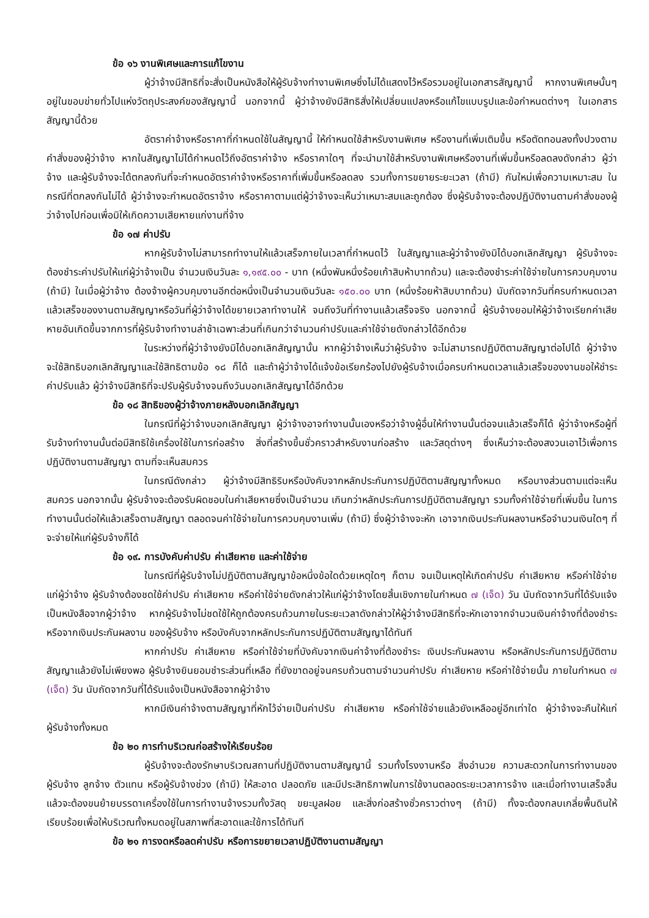ข้อ ๑๖ งานพิเศษและการแก้ไขงาน
ผู้ว่าจ้างมีสิทธิที่จะสั่งเป็นหนังสือให้ผู้รับจ้างทำงานพิเศษซึ่งไม่ได้แสดงไว้หรือรวมอยู่ในเอกสารสัญญานี้ หากงานพิเศษนั้นๆ อยู่ในขอบข่ายทั่วไปแห่งวัตถุประสงค์ของสัญญานี้ นอกจากนี้ ผู้ว่าจ้างยังมีสิทธิสั่งให้เปลี่ยนแปลงหรือแก้ไขแบบรูปและข้อกำหนดต่างๆ ในเอกสารสัญญานี้ด้วย
อัตราค่าจ้างหรือราคาที่กำหนดใช้ในสัญญานี้ ให้กำหนดใช้สำหรับงานพิเศษ หรืองานที่เพิ่มเติมขึ้น หรือตัดทอนลงทั้งปวงตามคำสั่งของผู้ว่าจ้าง หากในสัญญาไม่ได้กำหนดไว้ถึงอัตราค่าจ้าง หรือราคาใดๆ ที่จะนำมาใช้สำหรับงานพิเศษหรืองานที่เพิ่มขึ้นหรือลดลงดังกล่าว ผู้ว่าจ้าง และผู้รับจ้างจะได้ตกลงกันที่จะกำหนดอัตราค่าจ้างหรือราคาที่เพิ่มขึ้นหรือลดลง รวมทั้งการขยายระยะเวลา (ถ้ามี) กันใหม่เพื่อความเหมาะสม ในกรณีที่ตกลงกันไม่ได้ ผู้ว่าจ้างจะกำหนดอัตราจ้าง หรือราคาตามแต่ผู้ว่าจ้างจะเห็นว่าเหมาะสมและถูกต้อง ซึ่งผู้รับจ้างจะต้องปฏิบัติงานตามคำสั่งของผู้ว่าจ้างไปก่อนเพื่อมิให้เกิดความเสียหายแก่งานที่จ้าง
ข้อ ๑๗ ค่าปรับ
หากผู้รับจ้างไม่สามารถทำงานให้แล้วเสร็จภายในเวลาที่กำหนดไว้ ในสัญญาและผู้ว่าจ้างยังมิได้บอกเลิกสัญญา ผู้รับจ้างจะต้องชำระค่าปรับให้แก่ผู้ว่าจ้างเป็น จำนวนเงินวันละ ๑,๑๙๕.๐๐ - บาท (หนึ่งพันหนึ่งร้อยเก้าสิบห้าบาทถ้วน) และจะต้องชำระค่าใช้จ่ายในการควบคุมงาน (ถ้ามี) ในเมื่อผู้ว่าจ้าง ต้องจ้างผู้ควบคุมงานอีกต่อหนึ่งเป็นจำนวนเงินวันละ ๑๕๐.๐๐ บาท (หนึ่งร้อยห้าสิบบาทถ้วน) นับถัดจากวันที่ครบกำหนดเวลาแล้วเสร็จของงานตามสัญญาหรือวันที่ผู้ว่าจ้างได้ขยายเวลาทำงานให้ จนถึงวันที่ทำงานแล้วเสร็จจริง นอกจากนี้ ผู้รับจ้างยอมให้ผู้ว่าจ้างเรียกค่าเสียหายอันเกิดขึ้นจากการที่ผู้รับจ้างทำงานล่าช้าเฉพาะส่วนที่เกินกว่าจำนวนค่าปรับและค่าใช้จ่ายดังกล่าวได้อีกด้วย
ในระหว่างที่ผู้ว่าจ้างยังมิได้บอกเลิกสัญญานั้น หากผู้ว่าจ้างเห็นว่าผู้รับจ้าง จะไม่สามารถปฏิบัติตามสัญญาต่อไปได้ ผู้ว่าจ้างจะใช้สิทธิบอกเลิกสัญญาและใช้สิทธิตามข้อ ๑๘ ก็ได้ และถ้าผู้ว่าจ้างได้แจ้งข้อเรียกร้องไปยังผู้รับจ้างเมื่อครบกำหนดเวลาแล้วเสร็จของงานขอให้ชำระค่าปรับแล้ว ผู้ว่าจ้างมีสิทธิที่จะปรับผู้รับจ้างจนถึงวันบอกเลิกสัญญาได้อีกด้วย
ข้อ ๑๘ สิทธิของผู้ว่าจ้างภายหลังบอกเลิกสัญญา
ในกรณีที่ผู้ว่าจ้างบอกเลิกสัญญา ผู้ว่าจ้างอาจทำงานนั้นเองหรือว่าจ้างผู้อื่นให้ทำงานนั้นต่อจนแล้วเสร็จก็ได้ ผู้ว่าจ้างหรือผู้ที่รับจ้างทำงานนั้นต่อมีสิทธิใช้เครื่องใช้ในการก่อสร้าง สิ่งที่สร้างขึ้นชั่วคราวสำหรับงานก่อสร้าง และวัสดุต่างๆ ซึ่งเห็นว่าจะต้องสงวนเอาไว้เพื่อการปฏิบัติงานตามสัญญา ตามที่จะเห็นสมควร
ในกรณีดังกล่าว ผู้ว่าจ้างมีสิทธิริบหรือบังคับจากหลักประกันการปฏิบัติตามสัญญาทั้งหมด หรือบางส่วนตามแต่จะเห็นสมควร นอกจากนั้น ผู้รับจ้างจะต้องรับผิดชอบในค่าเสียหายซึ่งเป็นจำนวน เกินกว่าหลักประกันการปฏิบัติตามสัญญา รวมทั้งค่าใช้จ่ายที่เพิ่มขึ้น ในการทำงานนั้นต่อให้แล้วเสร็จตามสัญญา ตลอดจนค่าใช้จ่ายในการควบคุมงานเพิ่ม (ถ้ามี) ซึ่งผู้ว่าจ้างจะหัก เอาจากเงินประกันผลงานหรือจำนวนเงินใดๆ ที่จะจ่ายให้แก่ผู้รับจ้างก็ได้
ข้อ ๑๙. การบังคับค่าปรับ ค่าเสียหาย และค่าใช้จ่าย
ในกรณีที่ผู้รับจ้างไม่ปฏิบัติตามสัญญาข้อหนึ่งข้อใดด้วยเหตุใดๆ ก็ตาม จนเป็นเหตุให้เกิดค่าปรับ ค่าเสียหาย หรือค่าใช้จ่ายแก่ผู้ว่าจ้าง ผู้รับจ้างต้องชดใช้ค่าปรับ ค่าเสียหาย หรือค่าใช้จ่ายดังกล่าวให้แก่ผู้ว่าจ้างโดยสิ้นเชิงภายในกำหนด ๗ (เจ็ด) วัน นับถัดจากวันที่ได้รับแจ้งเป็นหนังสือจากผู้ว่าจ้าง หากผู้รับจ้างไม่ชดใช้ให้ถูกต้องครบถ้วนภายในระยะเวลาดังกล่าวให้ผู้ว่าจ้างมีสิทธิที่จะหักเอาจากจำนวนเงินค่าจ้างที่ต้องชำระ หรือจากเงินประกันผลงาน ของผู้รับจ้าง หรือบังคับจากหลักประกันการปฏิบัติตามสัญญาได้ทันที
หากค่าปรับ ค่าเสียหาย หรือค่าใช้จ่ายที่บังคับจากเงินค่าจ้างที่ต้องชำระ เงินประกันผลงาน หรือหลักประกันการปฏิบัติตามสัญญาแล้วยังไม่เพียงพอ ผู้รับจ้างยินยอมชำระส่วนที่เหลือ ที่ยังขาดอยู่จนครบถ้วนตามจำนวนค่าปรับ ค่าเสียหาย หรือค่าใช้จ่ายนั้น ภายในกำหนด ๗ (เจ็ด) วัน นับถัดจากวันที่ได้รับแจ้งเป็นหนังสือจากผู้ว่าจ้าง
หากมีเงินค่าจ้างตามสัญญาที่หักไว้จ่ายเป็นค่าปรับ ค่าเสียหาย หรือค่าใช้จ่ายแล้วยังเหลืออยู่อีกเท่าใด ผู้ว่าจ้างจะคืนให้แก่ผู้รับจ้างทั้งหมด
ข้อ ๒๐ การทำบริเวณก่อสร้างให้เรียบร้อย
ผู้รับจ้างจะต้องรักษาบริเวณสถานที่ปฏิบัติงานตามสัญญานี้ รวมทั้งโรงงานหรือ สิ่งอำนวย ความสะดวกในการทำงานของผู้รับจ้าง ลูกจ้าง ตัวแทน หรือผู้รับจ้างช่วง (ถ้ามี) ให้สะอาด ปลอดภัย และมีประสิทธิภาพในการใช้งานตลอดระยะเวลาการจ้าง และเมื่อทำงานเสร็จสิ้นแล้วจะต้องขนย้ายบรรดาเครื่องใช้ในการทำงานจ้างรวมทั้งวัสดุ ขยะมูลฝอย และสิ่งก่อสร้างชั่วคราวต่างๆ (ถ้ามี) ทั้งจะต้องกลบเกลี่ยพื้นดินให้เรียบร้อยเพื่อให้บริเวณทั้งหมดอยู่ในสภาพที่สะอาดและใช้การได้ทันที
ข้อ ๒๑ การงดหรือลดค่าปรับ หรือการขยายเวลาปฏิบัติงานตามสัญญา